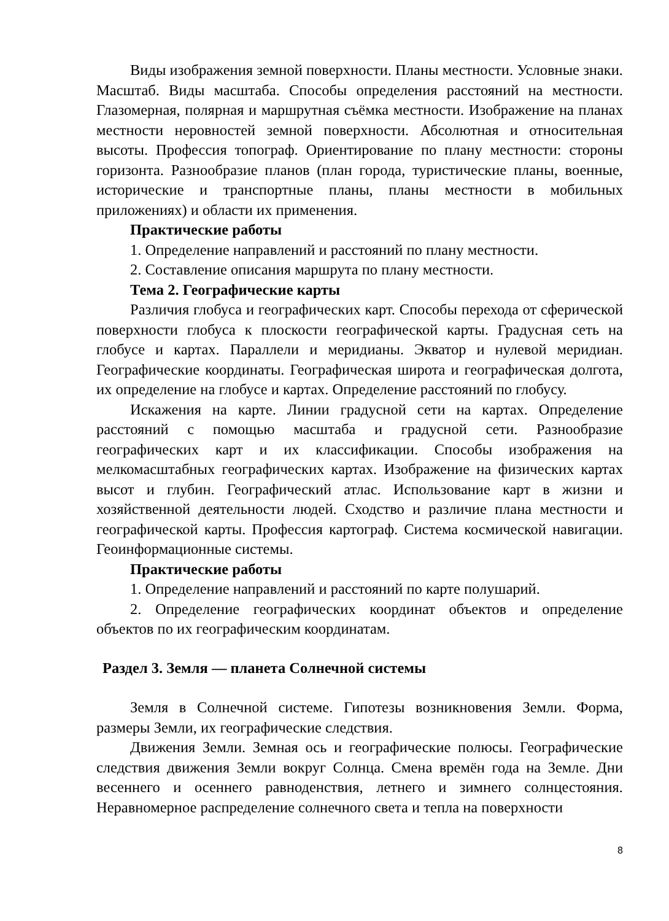Виды изображения земной поверхности. Планы местности. Условные знаки. Масштаб. Виды масштаба. Способы определения расстояний на местности. Глазомерная, полярная и маршрутная съёмка местности. Изображение на планах местности неровностей земной поверхности. Абсолютная и относительная высоты. Профессия топограф. Ориентирование по плану местности: стороны горизонта. Разнообразие планов (план города, туристические планы, военные, исторические и транспортные планы, планы местности в мобильных приложениях) и области их применения.
Практические работы
1. Определение направлений и расстояний по плану местности.
2. Составление описания маршрута по плану местности.
Тема 2. Географические карты
Различия глобуса и географических карт. Способы перехода от сферической поверхности глобуса к плоскости географической карты. Градусная сеть на глобусе и картах. Параллели и меридианы. Экватор и нулевой меридиан. Географические координаты. Географическая широта и географическая долгота, их определение на глобусе и картах. Определение расстояний по глобусу.
Искажения на карте. Линии градусной сети на картах. Определение расстояний с помощью масштаба и градусной сети. Разнообразие географических карт и их классификации. Способы изображения на мелкомасштабных географических картах. Изображение на физических картах высот и глубин. Географический атлас. Использование карт в жизни и хозяйственной деятельности людей. Сходство и различие плана местности и географической карты. Профессия картограф. Система космической навигации. Геоинформационные системы.
Практические работы
1. Определение направлений и расстояний по карте полушарий.
2. Определение географических координат объектов и определение объектов по их географическим координатам.
Раздел 3. Земля — планета Солнечной системы
Земля в Солнечной системе. Гипотезы возникновения Земли. Форма, размеры Земли, их географические следствия.
Движения Земли. Земная ось и географические полюсы. Географические следствия движения Земли вокруг Солнца. Смена времён года на Земле. Дни весеннего и осеннего равноденствия, летнего и зимнего солнцестояния. Неравномерное распределение солнечного света и тепла на поверхности
8